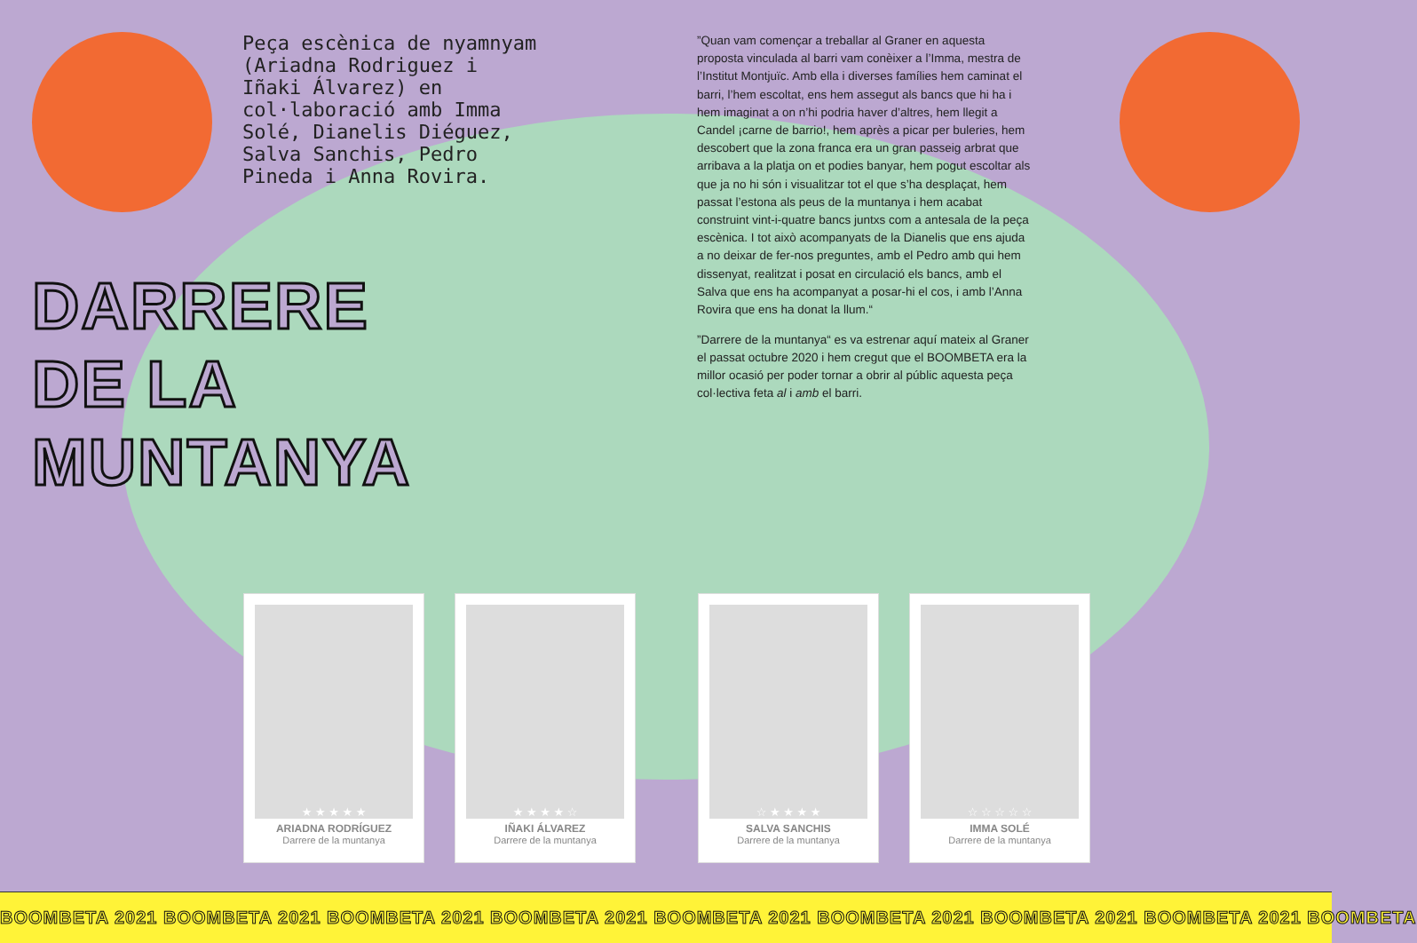Peça escènica de nyamnyam (Ariadna Rodriguez i Iñaki Álvarez) en col·laboració amb Imma Solé, Dianelis Diéguez, Salva Sanchis, Pedro Pineda i Anna Rovira.
DARRERE
DE LA
MUNTANYA
”Quan vam començar a treballar al Graner en aquesta proposta vinculada al barri vam conèixer a l’Imma, mestra de l’Institut Montjuïc. Amb ella i diverses famílies hem caminat el barri, l’hem escoltat, ens hem assegut als bancs que hi ha i hem imaginat a on n’hi podria haver d’altres, hem llegit a Candel ¡carne de barrio!, hem après a picar per buleries, hem descobert que la zona franca era un gran passeig arbrat que arribava a la platja on et podies banyar, hem pogut escoltar als que ja no hi són i visualitzar tot el que s’ha desplaçat, hem passat l’estona als peus de la muntanya i hem acabat construint vint-i-quatre bancs juntxs com a antesala de la peça escènica. I tot això acompanyats de la Dianelis que ens ajuda a no deixar de fer-nos preguntes, amb el Pedro amb qui hem dissenyat, realitzat i posat en circulació els bancs, amb el Salva que ens ha acompanyat a posar-hi el cos, i amb l’Anna Rovira que ens ha donat la llum.“
”Darrere de la muntanya“ es va estrenar aquí mateix al Graner el passat octubre 2020 i hem cregut que el BOOMBETA era la millor ocasió per poder tornar a obrir al públic aquesta peça col·lectiva feta al i amb el barri.
★ ★ ★ ★ ★
ARIADNA RODRÍGUEZ
Darrere de la muntanya
★ ★ ★ ★ ☆
IÑAKI ÁLVAREZ
Darrere de la muntanya
☆ ★ ★ ★ ★
SALVA SANCHIS
Darrere de la muntanya
☆ ☆ ☆ ☆ ☆
IMMA SOLÉ
Darrere de la muntanya
BOOMBETA 2021 BOOMBETA 2021 BOOMBETA 2021 BOOMBETA 2021 BOOMBETA 2021 BOOMBETA 2021 BOOMBETA 2021 BOOMBETA 2021 BOOMBETA